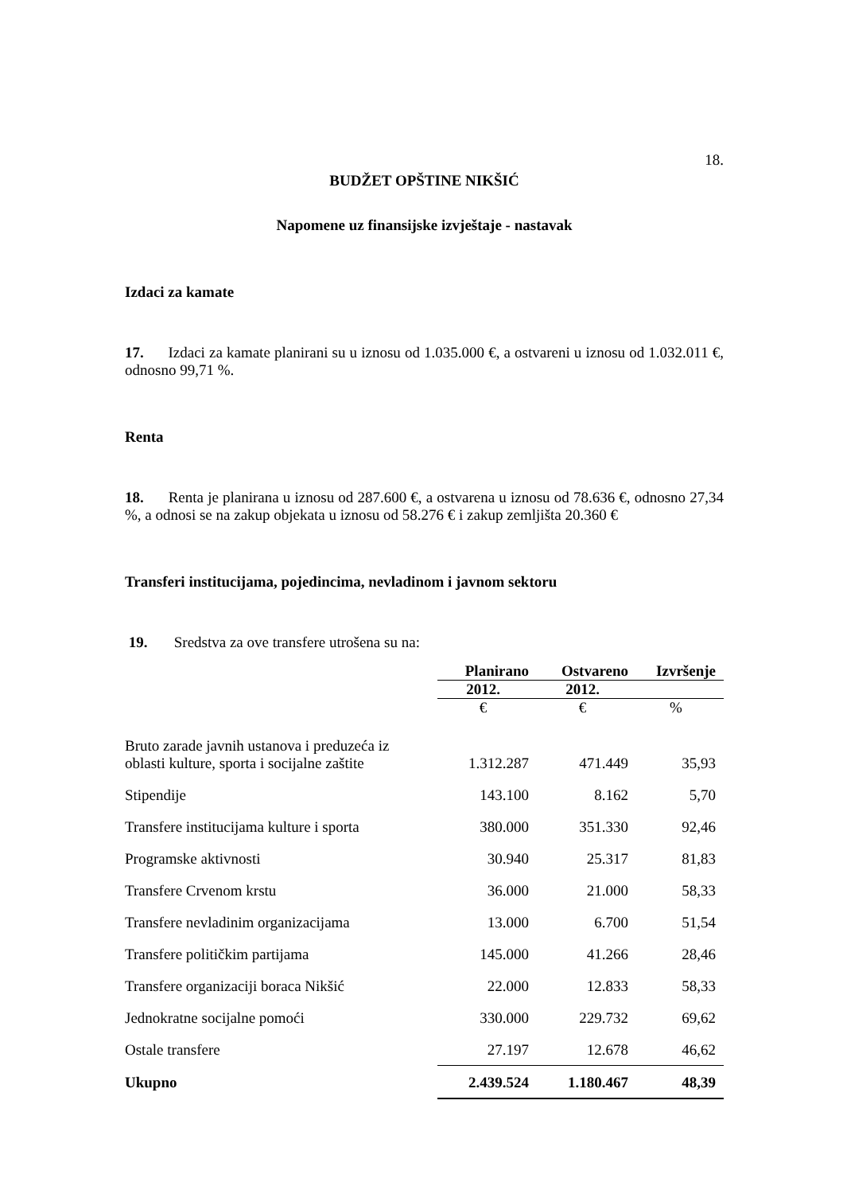18.
BUDŽET OPŠTINE NIKŠIĆ
Napomene uz finansijske izvještaje - nastavak
Izdaci za kamate
17. Izdaci za kamate planirani su u iznosu od 1.035.000 €, a ostvareni u iznosu od 1.032.011 €, odnosno 99,71 %.
Renta
18. Renta je planirana u iznosu od 287.600 €, a ostvarena u iznosu od 78.636 €, odnosno 27,34 %, a odnosi se na zakup objekata u iznosu od 58.276 € i zakup zemljišta 20.360 €
Transferi institucijama, pojedincima, nevladinom i javnom sektoru
19. Sredstva za ove transfere utrošena su na:
| | Planirano | Ostvareno | Izvršenje |
| --- | --- | --- | --- |
| | 2012. | 2012. | |
| | € | € | % |
| Bruto zarade javnih ustanova i preduzeća iz oblasti kulture, sporta i socijalne zaštite | 1.312.287 | 471.449 | 35,93 |
| Stipendije | 143.100 | 8.162 | 5,70 |
| Transfere institucijama kulture i sporta | 380.000 | 351.330 | 92,46 |
| Programske aktivnosti | 30.940 | 25.317 | 81,83 |
| Transfere Crvenom krstu | 36.000 | 21.000 | 58,33 |
| Transfere nevladinim organizacijama | 13.000 | 6.700 | 51,54 |
| Transfere političkim partijama | 145.000 | 41.266 | 28,46 |
| Transfere organizaciji boraca Nikšić | 22.000 | 12.833 | 58,33 |
| Jednokratne socijalne pomoći | 330.000 | 229.732 | 69,62 |
| Ostale transfere | 27.197 | 12.678 | 46,62 |
| Ukupno | 2.439.524 | 1.180.467 | 48,39 |